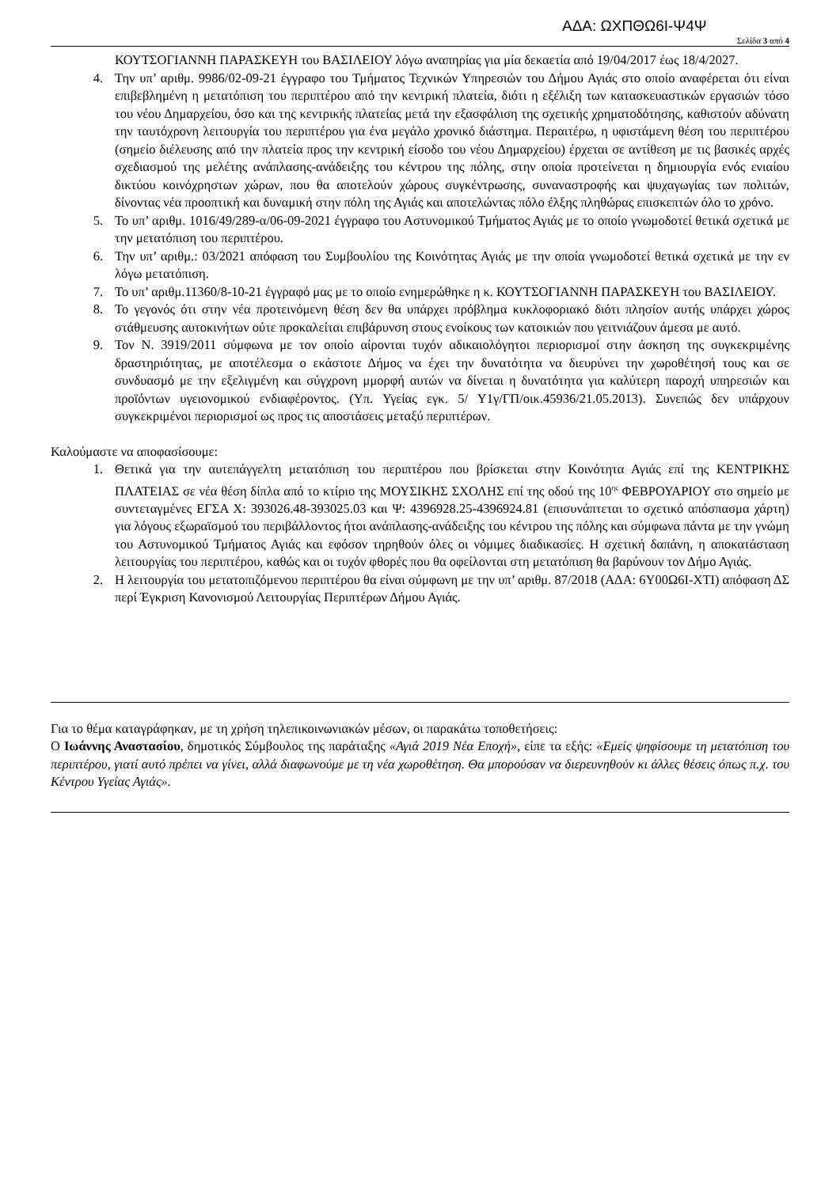ΑΔΑ: ΩΧΠΘΩ6Ι-Ψ4Ψ
Σελίδα 3 από 4
ΚΟΥΤΣΟΓΙΑΝΝΗ ΠΑΡΑΣΚΕΥΗ του ΒΑΣΙΛΕΙΟΥ λόγω αναπηρίας για μία δεκαετία από 19/04/2017 έως 18/4/2027.
4. Την υπ’ αριθμ. 9986/02-09-21 έγγραφο του Τμήματος Τεχνικών Υπηρεσιών του Δήμου Αγιάς στο οποίο αναφέρεται ότι είναι επιβεβλημένη η μετατόπιση του περιπτέρου από την κεντρική πλατεία, διότι η εξέλιξη των κατασκευαστικών εργασιών τόσο του νέου Δημαρχείου, όσο και της κεντρικής πλατείας μετά την εξασφάλιση της σχετικής χρηματοδότησης, καθιστούν αδύνατη την ταυτόχρονη λειτουργία του περιπτέρου για ένα μεγάλο χρονικό διάστημα. Περαιτέρω, η υφιστάμενη θέση του περιπτέρου (σημείο διέλευσης από την πλατεία προς την κεντρική είσοδο του νέου Δημαρχείου) έρχεται σε αντίθεση με τις βασικές αρχές σχεδιασμού της μελέτης ανάπλασης-ανάδειξης του κέντρου της πόλης, στην οποία προτείνεται η δημιουργία ενός ενιαίου δικτύου κοινόχρηστων χώρων, που θα αποτελούν χώρους συγκέντρωσης, συναναστροφής και ψυχαγωγίας των πολιτών, δίνοντας νέα προοπτική και δυναμική στην πόλη της Αγιάς και αποτελώντας πόλο έλξης πληθώρας επισκεπτών όλο το χρόνο.
5. Το υπ’ αριθμ. 1016/49/289-α/06-09-2021 έγγραφο του Αστυνομικού Τμήματος Αγιάς με το οποίο γνωμοδοτεί θετικά σχετικά με την μετατόπιση του περιπτέρου.
6. Την υπ’ αριθμ.: 03/2021 απόφαση του Συμβουλίου της Κοινότητας Αγιάς με την οποία γνωμοδοτεί θετικά σχετικά με την εν λόγω μετατόπιση.
7. Το υπ’ αριθμ.11360/8-10-21 έγγραφό μας με το οποίο ενημερώθηκε η κ. ΚΟΥΤΣΟΓΙΑΝΝΗ ΠΑΡΑΣΚΕΥΗ του ΒΑΣΙΛΕΙΟΥ.
8. Το γεγονός ότι στην νέα προτεινόμενη θέση δεν θα υπάρχει πρόβλημα κυκλοφοριακό διότι πλησίον αυτής υπάρχει χώρος στάθμευσης αυτοκινήτων ούτε προκαλείται επιβάρυνση στους ενοίκους των κατοικιών που γειτνιάζουν άμεσα με αυτό.
9. Τον Ν. 3919/2011 σύμφωνα με τον οποίο αίρονται τυχόν αδικαιολόγητοι περιορισμοί στην άσκηση της συγκεκριμένης δραστηριότητας, με αποτέλεσμα ο εκάστοτε Δήμος να έχει την δυνατότητα να διευρύνει την χωροθέτησή τους και σε συνδυασμό με την εξελιγμένη και σύγχρονη μμορφή αυτών να δίνεται η δυνατότητα για καλύτερη παροχή υπηρεσιών και προϊόντων υγειονομικού ενδιαφέροντος. (Υπ. Υγείας εγκ. 5/ Υ1γ/ΓΠ/οικ.45936/21.05.2013). Συνεπώς δεν υπάρχουν συγκεκριμένοι περιορισμοί ως προς τις αποστάσεις μεταξύ περιπτέρων.
Καλούμαστε να αποφασίσουμε:
1. Θετικά για την αυτεπάγγελτη μετατόπιση του περιπτέρου που βρίσκεται στην Κοινότητα Αγιάς επί της ΚΕΝΤΡΙΚΗΣ ΠΛΑΤΕΙΑΣ σε νέα θέση δίπλα από το κτίριο της ΜΟΥΣΙΚΗΣ ΣΧΟΛΗΣ επί της οδού της 10<sup>ης</sup> ΦΕΒΡΟΥΑΡΙΟΥ στο σημείο με συντεταγμένες ΕΓΣΑ Χ: 393026.48-393025.03 και Ψ: 4396928.25-4396924.81 (επισυνάπτεται το σχετικό απόσπασμα χάρτη) για λόγους εξωραϊσμού του περιβάλλοντος ήτοι ανάπλασης-ανάδειξης του κέντρου της πόλης και σύμφωνα πάντα με την γνώμη του Αστυνομικού Τμήματος Αγιάς και εφόσον τηρηθούν όλες οι νόμιμες διαδικασίες. Η σχετική δαπάνη, η αποκατάσταση λειτουργίας του περιπτέρου, καθώς και οι τυχόν φθορές που θα οφείλονται στη μετατόπιση θα βαρύνουν τον Δήμο Αγιάς.
2. Η λειτουργία του μετατοπιζόμενου περιπτέρου θα είναι σύμφωνη με την υπ’ αριθμ. 87/2018 (ΑΔΑ: 6Υ00Ω6Ι-ΧΤΙ) απόφαση ΔΣ περί Έγκριση Κανονισμού Λειτουργίας Περιπτέρων Δήμου Αγιάς.
Για το θέμα καταγράφηκαν, με τη χρήση τηλεπικοινωνιακών μέσων, οι παρακάτω τοποθετήσεις:
Ο Ιωάννης Αναστασίου, δημοτικός Σύμβουλος της παράταξης «Αγιά 2019 Νέα Εποχή», είπε τα εξής: «Εμείς ψηφίσουμε τη μετατόπιση του περιπτέρου, γιατί αυτό πρέπει να γίνει, αλλά διαφωνούμε με τη νέα χωροθέτηση. Θα μπορούσαν να διερευνηθούν κι άλλες θέσεις όπως π.χ. του Κέντρου Υγείας Αγιάς».